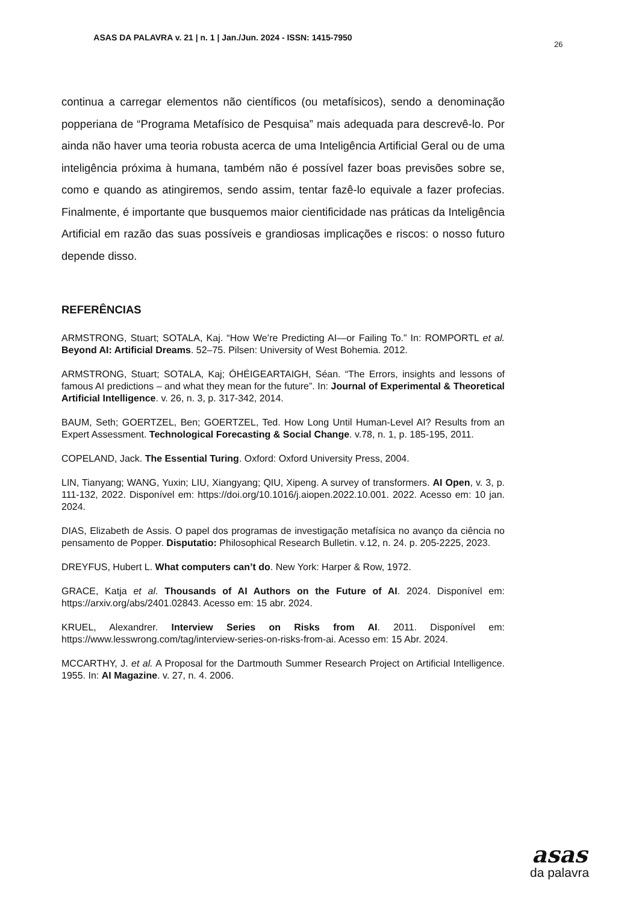ASAS DA PALAVRA v. 21 | n. 1 | Jan./Jun. 2024 - ISSN: 1415-7950
26
continua a carregar elementos não científicos (ou metafísicos), sendo a denominação popperiana de “Programa Metafísico de Pesquisa” mais adequada para descrevê-lo. Por ainda não haver uma teoria robusta acerca de uma Inteligência Artificial Geral ou de uma inteligência próxima à humana, também não é possível fazer boas previsões sobre se, como e quando as atingiremos, sendo assim, tentar fazê-lo equivale a fazer profecias. Finalmente, é importante que busquemos maior cientificidade nas práticas da Inteligência Artificial em razão das suas possíveis e grandiosas implicações e riscos: o nosso futuro depende disso.
REFERÊNCIAS
ARMSTRONG, Stuart; SOTALA, Kaj. “How We’re Predicting AI—or Failing To.” In: ROMPORTL et al. Beyond AI: Artificial Dreams. 52–75. Pilsen: University of West Bohemia. 2012.
ARMSTRONG, Stuart; SOTALA, Kaj; ÓHÉIGEARTAIGH, Séan. “The Errors, insights and lessons of famous AI predictions – and what they mean for the future”. In: Journal of Experimental & Theoretical Artificial Intelligence. v. 26, n. 3, p. 317-342, 2014.
BAUM, Seth; GOERTZEL, Ben; GOERTZEL, Ted. How Long Until Human-Level AI? Results from an Expert Assessment. Technological Forecasting & Social Change. v.78, n. 1, p. 185-195, 2011.
COPELAND, Jack. The Essential Turing. Oxford: Oxford University Press, 2004.
LIN, Tianyang; WANG, Yuxin; LIU, Xiangyang; QIU, Xipeng. A survey of transformers. AI Open, v. 3, p. 111-132, 2022. Disponível em: https://doi.org/10.1016/j.aiopen.2022.10.001. 2022. Acesso em: 10 jan. 2024.
DIAS, Elizabeth de Assis. O papel dos programas de investigação metafísica no avanço da ciência no pensamento de Popper. Disputatio: Philosophical Research Bulletin. v.12, n. 24. p. 205-2225, 2023.
DREYFUS, Hubert L. What computers can’t do. New York: Harper & Row, 1972.
GRACE, Katja et al. Thousands of AI Authors on the Future of AI. 2024. Disponível em: https://arxiv.org/abs/2401.02843. Acesso em: 15 abr. 2024.
KRUEL, Alexandrer. Interview Series on Risks from AI. 2011. Disponível em: https://www.lesswrong.com/tag/interview-series-on-risks-from-ai. Acesso em: 15 Abr. 2024.
MCCARTHY, J. et al. A Proposal for the Dartmouth Summer Research Project on Artificial Intelligence. 1955. In: AI Magazine. v. 27, n. 4. 2006.
asas
da palavra